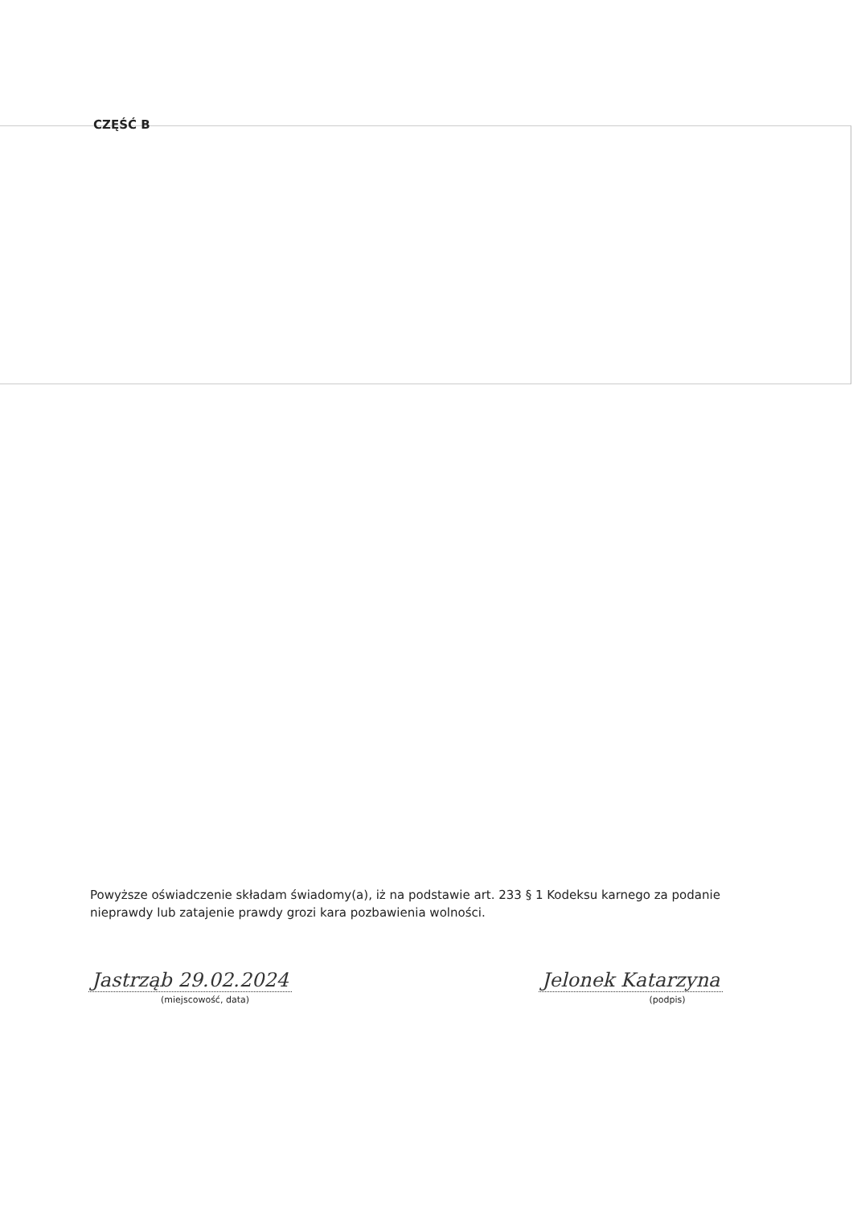CZĘŚĆ B
Powyższe oświadczenie składam świadomy(a), iż na podstawie art. 233 § 1 Kodeksu karnego za podanie nieprawdy lub zatajenie prawdy grozi kara pozbawienia wolności.
Jastrząb 29.02.2024
(miejscowość, data)
Jelonek Katarzyna
(podpis)